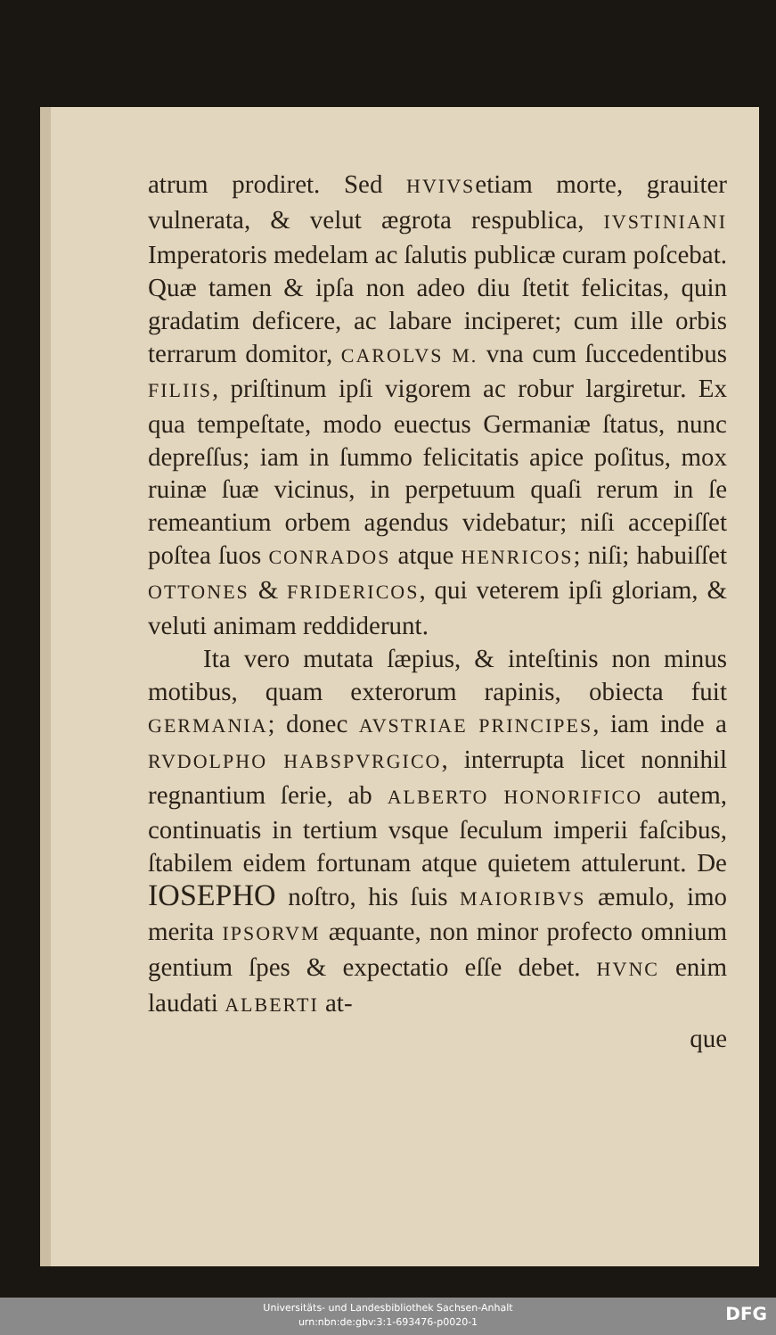atrum prodiret. Sed HVIVSetiam morte, grauiter vulnerata, & velut ægrota respublica, IVSTINIANI Imperatoris medelam ac ſalutis publicæ curam poſcebat. Quæ tamen & ipſa non adeo diu ſtetit felicitas, quin gradatim deficere, ac labare inciperet; cum ille orbis terrarum domitor, CAROLVS M. vna cum ſuccedentibus FILIIS, priſtinum ipſi vigorem ac robur largiretur. Ex qua tempeſtate, modo euectus Germaniæ ſtatus, nunc depreſſus; iam in ſummo felicitatis apice poſitus, mox ruinæ ſuæ vicinus, in perpetuum quaſi rerum in ſe remeantium orbem agendus videbatur; niſi accepiſſet poſtea ſuos CONRADOS atque HENRICOS; niſi; habuiſſet OTTONES & FRIDERICOS, qui veterem ipſi gloriam, & veluti animam reddiderunt.
Ita vero mutata ſæpius, & inteſtinis non minus motibus, quam exterorum rapinis, obiecta fuit GERMANIA; donec AVSTRIAE PRINCIPES, iam inde a RVDOLPHO HABSPVRGICO, interrupta licet nonnihil regnantium ſerie, ab ALBERTO HONORIFICO autem, continuatis in tertium vsque ſeculum imperii faſcibus, ſtabilem eidem fortunam atque quietem attulerunt. De IOSEPHO noſtro, his ſuis MAIORIBVS æmulo, imo merita IPSORVM æquante, non minor profecto omnium gentium ſpes & expectatio eſſe debet. HVNC enim laudati ALBERTI at-
que
Universitäts- und Landesbibliothek Sachsen-Anhalt
urn:nbn:de:gbv:3:1-693476-p0020-1
DFG